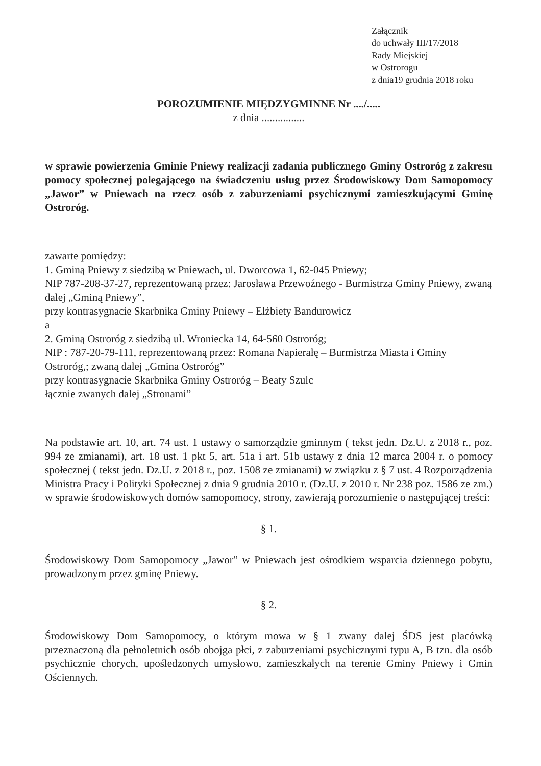Załącznik
do uchwały III/17/2018
Rady Miejskiej
w Ostrorogu
z dnia19 grudnia 2018 roku
POROZUMIENIE MIĘDZYGMINNE Nr ..../.....
z dnia ................
w sprawie powierzenia Gminie Pniewy realizacji zadania publicznego Gminy Ostroróg z zakresu pomocy społecznej polegającego na świadczeniu usług przez Środowiskowy Dom Samopomocy „Jawor” w Pniewach na rzecz osób z zaburzeniami psychicznymi zamieszkującymi Gminę Ostroróg.
zawarte pomiędzy:
1. Gminą Pniewy z siedzibą w Pniewach, ul. Dworcowa 1, 62-045 Pniewy;
NIP 787-208-37-27, reprezentowaną przez: Jarosława Przewoźnego - Burmistrza Gminy Pniewy, zwaną dalej „Gminą Pniewy”,
przy kontrasygnacie Skarbnika Gminy Pniewy – Elżbiety Bandurowicz
a
2. Gminą Ostroróg z siedzibą ul. Wroniecka 14, 64-560 Ostroróg;
NIP : 787-20-79-111, reprezentowaną przez: Romana Napierałę – Burmistrza Miasta i Gminy Ostroróg,; zwaną dalej „Gmina Ostroróg”
przy kontrasygnacie Skarbnika Gminy Ostroróg – Beaty Szulc
łącznie zwanych dalej „Stronami”
Na podstawie art. 10, art. 74 ust. 1 ustawy o samorządzie gminnym ( tekst jedn. Dz.U. z 2018 r., poz. 994 ze zmianami), art. 18 ust. 1 pkt 5, art. 51a i art. 51b ustawy z dnia 12 marca 2004 r. o pomocy społecznej ( tekst jedn. Dz.U. z 2018 r., poz. 1508 ze zmianami) w związku z § 7 ust. 4 Rozporządzenia Ministra Pracy i Polityki Społecznej z dnia 9 grudnia 2010 r. (Dz.U. z 2010 r. Nr 238 poz. 1586 ze zm.) w sprawie środowiskowych domów samopomocy, strony, zawierają porozumienie o następującej treści:
§ 1.
Środowiskowy Dom Samopomocy „Jawor” w Pniewach jest ośrodkiem wsparcia dziennego pobytu, prowadzonym przez gminę Pniewy.
§ 2.
Środowiskowy Dom Samopomocy, o którym mowa w § 1 zwany dalej ŚDS jest placówką przeznaczoną dla pełnoletnich osób obojga płci, z zaburzeniami psychicznymi typu A, B tzn. dla osób psychicznie chorych, upośledzonych umysłowo, zamieszkałych na terenie Gminy Pniewy i Gmin Ościennych.